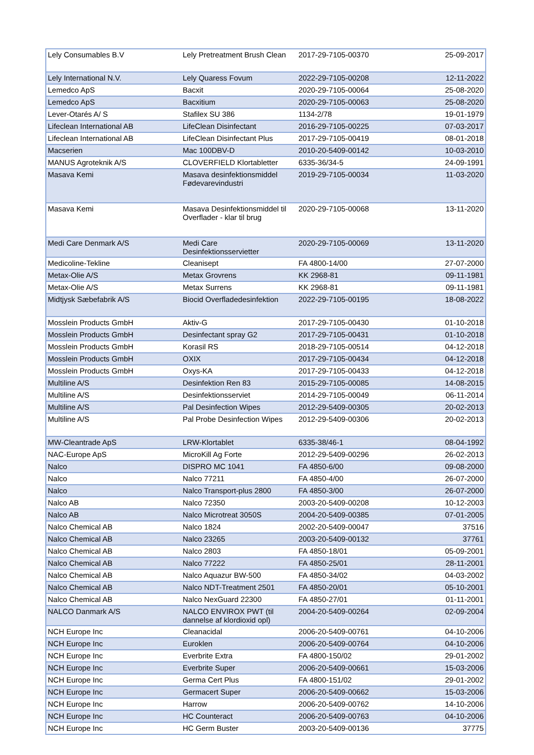| Lely Consumables B.V | Lely Pretreatment Brush Clean | 2017-29-7105-00370 | 25-09-2017 |
| Lely International N.V. | Lely Quaress Fovum | 2022-29-7105-00208 | 12-11-2022 |
| Lemedco ApS | Bacxit | 2020-29-7105-00064 | 25-08-2020 |
| Lemedco ApS | Bacxitium | 2020-29-7105-00063 | 25-08-2020 |
| Lever-Otarés A/ S | Stafilex SU 386 | 1134-2/78 | 19-01-1979 |
| Lifeclean International AB | LifeClean Disinfectant | 2016-29-7105-00225 | 07-03-2017 |
| Lifeclean International AB | LifeClean Disinfectant Plus | 2017-29-7105-00419 | 08-01-2018 |
| Macserien | Mac 100DBV-D | 2010-20-5409-00142 | 10-03-2010 |
| MANUS Agroteknik A/S | CLOVERFIELD Klortabletter | 6335-36/34-5 | 24-09-1991 |
| Masava Kemi | Masava desinfektionsmiddel Fødevarevindustri | 2019-29-7105-00034 | 11-03-2020 |
| Masava Kemi | Masava Desinfektionsmiddel til Overflader - klar til brug | 2020-29-7105-00068 | 13-11-2020 |
| Medi Care Denmark A/S | Medi Care Desinfektionsservietter | 2020-29-7105-00069 | 13-11-2020 |
| Medicoline-Tekline | Cleanisept | FA 4800-14/00 | 27-07-2000 |
| Metax-Olie A/S | Metax Grovrens | KK 2968-81 | 09-11-1981 |
| Metax-Olie A/S | Metax Surrens | KK 2968-81 | 09-11-1981 |
| Midtjysk Sæbefabrik A/S | Biocid Overfladedesinfektion | 2022-29-7105-00195 | 18-08-2022 |
| Mosslein Products GmbH | Aktiv-G | 2017-29-7105-00430 | 01-10-2018 |
| Mosslein Products GmbH | Desinfectant spray G2 | 2017-29-7105-00431 | 01-10-2018 |
| Mosslein Products GmbH | Korasil RS | 2018-29-7105-00514 | 04-12-2018 |
| Mosslein Products GmbH | OXIX | 2017-29-7105-00434 | 04-12-2018 |
| Mosslein Products GmbH | Oxys-KA | 2017-29-7105-00433 | 04-12-2018 |
| Multiline A/S | Desinfektion Ren 83 | 2015-29-7105-00085 | 14-08-2015 |
| Multiline A/S | Desinfektionsserviet | 2014-29-7105-00049 | 06-11-2014 |
| Multiline A/S | Pal Desinfection Wipes | 2012-29-5409-00305 | 20-02-2013 |
| Multiline A/S | Pal Probe Desinfection Wipes | 2012-29-5409-00306 | 20-02-2013 |
| MW-Cleantrade ApS | LRW-Klortablet | 6335-38/46-1 | 08-04-1992 |
| NAC-Europe ApS | MicroKill Ag Forte | 2012-29-5409-00296 | 26-02-2013 |
| Nalco | DISPRO MC 1041 | FA 4850-6/00 | 09-08-2000 |
| Nalco | Nalco 77211 | FA 4850-4/00 | 26-07-2000 |
| Nalco | Nalco Transport-plus 2800 | FA 4850-3/00 | 26-07-2000 |
| Nalco AB | Nalco 72350 | 2003-20-5409-00208 | 10-12-2003 |
| Nalco AB | Nalco Microtreat 3050S | 2004-20-5409-00385 | 07-01-2005 |
| Nalco Chemical AB | Nalco 1824 | 2002-20-5409-00047 | 37516 |
| Nalco Chemical AB | Nalco 23265 | 2003-20-5409-00132 | 37761 |
| Nalco Chemical AB | Nalco 2803 | FA 4850-18/01 | 05-09-2001 |
| Nalco Chemical AB | Nalco 77222 | FA 4850-25/01 | 28-11-2001 |
| Nalco Chemical AB | Nalco Aquazur BW-500 | FA 4850-34/02 | 04-03-2002 |
| Nalco Chemical AB | Nalco NDT-Treatment 2501 | FA 4850-20/01 | 05-10-2001 |
| Nalco Chemical AB | Nalco NexGuard 22300 | FA 4850-27/01 | 01-11-2001 |
| NALCO Danmark A/S | NALCO ENVIROX PWT (til dannelse af klordioxid opl) | 2004-20-5409-00264 | 02-09-2004 |
| NCH Europe Inc | Cleanacidal | 2006-20-5409-00761 | 04-10-2006 |
| NCH Europe Inc | Euroklen | 2006-20-5409-00764 | 04-10-2006 |
| NCH Europe Inc | Everbrite Extra | FA 4800-150/02 | 29-01-2002 |
| NCH Europe Inc | Everbrite Super | 2006-20-5409-00661 | 15-03-2006 |
| NCH Europe Inc | Germa Cert Plus | FA 4800-151/02 | 29-01-2002 |
| NCH Europe Inc | Germacert Super | 2006-20-5409-00662 | 15-03-2006 |
| NCH Europe Inc | Harrow | 2006-20-5409-00762 | 14-10-2006 |
| NCH Europe Inc | HC Counteract | 2006-20-5409-00763 | 04-10-2006 |
| NCH Europe Inc | HC Germ Buster | 2003-20-5409-00136 | 37775 |